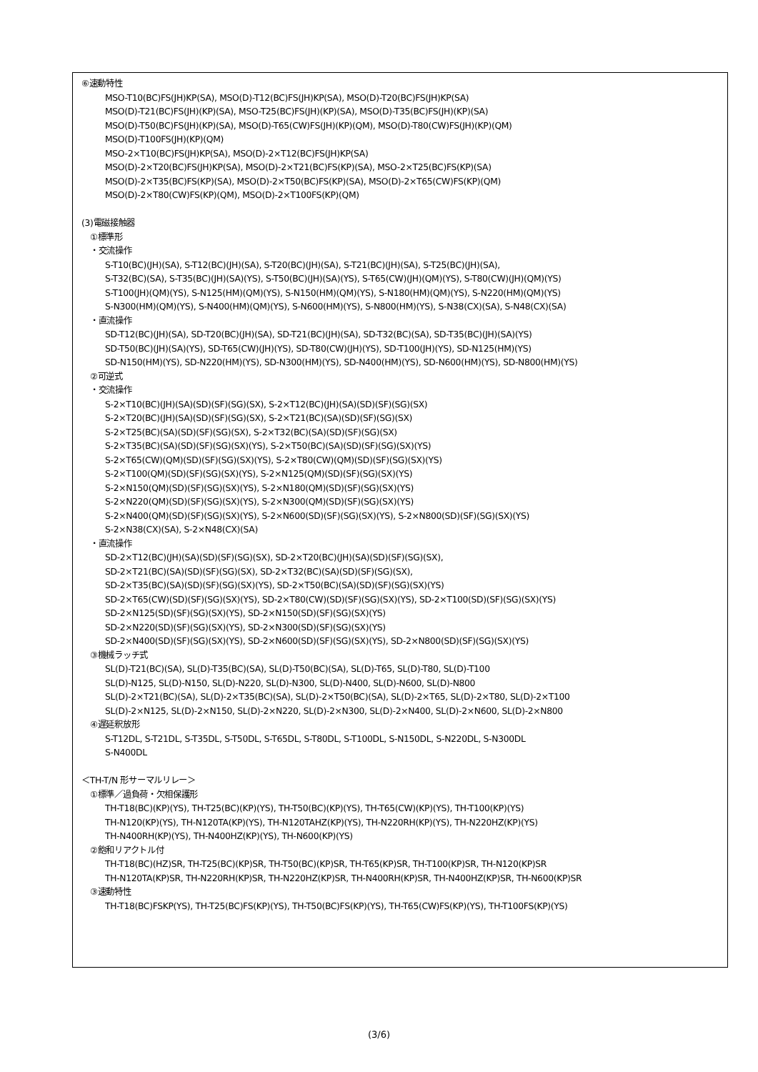⑥速動特性
MSO-T10(BC)FS(JH)KP(SA), MSO(D)-T12(BC)FS(JH)KP(SA), MSO(D)-T20(BC)FS(JH)KP(SA)
MSO(D)-T21(BC)FS(JH)(KP)(SA), MSO-T25(BC)FS(JH)(KP)(SA), MSO(D)-T35(BC)FS(JH)(KP)(SA)
MSO(D)-T50(BC)FS(JH)(KP)(SA), MSO(D)-T65(CW)FS(JH)(KP)(QM), MSO(D)-T80(CW)FS(JH)(KP)(QM)
MSO(D)-T100FS(JH)(KP)(QM)
MSO-2×T10(BC)FS(JH)KP(SA), MSO(D)-2×T12(BC)FS(JH)KP(SA)
MSO(D)-2×T20(BC)FS(JH)KP(SA), MSO(D)-2×T21(BC)FS(KP)(SA), MSO-2×T25(BC)FS(KP)(SA)
MSO(D)-2×T35(BC)FS(KP)(SA), MSO(D)-2×T50(BC)FS(KP)(SA), MSO(D)-2×T65(CW)FS(KP)(QM)
MSO(D)-2×T80(CW)FS(KP)(QM), MSO(D)-2×T100FS(KP)(QM)
(3)電磁接触器
①標準形
・交流操作
S-T10(BC)(JH)(SA), S-T12(BC)(JH)(SA), S-T20(BC)(JH)(SA), S-T21(BC)(JH)(SA), S-T25(BC)(JH)(SA),
S-T32(BC)(SA), S-T35(BC)(JH)(SA)(YS), S-T50(BC)(JH)(SA)(YS), S-T65(CW)(JH)(QM)(YS), S-T80(CW)(JH)(QM)(YS)
S-T100(JH)(QM)(YS), S-N125(HM)(QM)(YS), S-N150(HM)(QM)(YS), S-N180(HM)(QM)(YS), S-N220(HM)(QM)(YS)
S-N300(HM)(QM)(YS), S-N400(HM)(QM)(YS), S-N600(HM)(YS), S-N800(HM)(YS), S-N38(CX)(SA), S-N48(CX)(SA)
・直流操作
SD-T12(BC)(JH)(SA), SD-T20(BC)(JH)(SA), SD-T21(BC)(JH)(SA), SD-T32(BC)(SA), SD-T35(BC)(JH)(SA)(YS)
SD-T50(BC)(JH)(SA)(YS), SD-T65(CW)(JH)(YS), SD-T80(CW)(JH)(YS), SD-T100(JH)(YS), SD-N125(HM)(YS)
SD-N150(HM)(YS), SD-N220(HM)(YS), SD-N300(HM)(YS), SD-N400(HM)(YS), SD-N600(HM)(YS), SD-N800(HM)(YS)
②可逆式
・交流操作
S-2×T10(BC)(JH)(SA)(SD)(SF)(SG)(SX), S-2×T12(BC)(JH)(SA)(SD)(SF)(SG)(SX)
S-2×T20(BC)(JH)(SA)(SD)(SF)(SG)(SX), S-2×T21(BC)(SA)(SD)(SF)(SG)(SX)
S-2×T25(BC)(SA)(SD)(SF)(SG)(SX), S-2×T32(BC)(SA)(SD)(SF)(SG)(SX)
S-2×T35(BC)(SA)(SD)(SF)(SG)(SX)(YS), S-2×T50(BC)(SA)(SD)(SF)(SG)(SX)(YS)
S-2×T65(CW)(QM)(SD)(SF)(SG)(SX)(YS), S-2×T80(CW)(QM)(SD)(SF)(SG)(SX)(YS)
S-2×T100(QM)(SD)(SF)(SG)(SX)(YS), S-2×N125(QM)(SD)(SF)(SG)(SX)(YS)
S-2×N150(QM)(SD)(SF)(SG)(SX)(YS), S-2×N180(QM)(SD)(SF)(SG)(SX)(YS)
S-2×N220(QM)(SD)(SF)(SG)(SX)(YS), S-2×N300(QM)(SD)(SF)(SG)(SX)(YS)
S-2×N400(QM)(SD)(SF)(SG)(SX)(YS), S-2×N600(SD)(SF)(SG)(SX)(YS), S-2×N800(SD)(SF)(SG)(SX)(YS)
S-2×N38(CX)(SA), S-2×N48(CX)(SA)
・直流操作
SD-2×T12(BC)(JH)(SA)(SD)(SF)(SG)(SX), SD-2×T20(BC)(JH)(SA)(SD)(SF)(SG)(SX),
SD-2×T21(BC)(SA)(SD)(SF)(SG)(SX), SD-2×T32(BC)(SA)(SD)(SF)(SG)(SX),
SD-2×T35(BC)(SA)(SD)(SF)(SG)(SX)(YS), SD-2×T50(BC)(SA)(SD)(SF)(SG)(SX)(YS)
SD-2×T65(CW)(SD)(SF)(SG)(SX)(YS), SD-2×T80(CW)(SD)(SF)(SG)(SX)(YS), SD-2×T100(SD)(SF)(SG)(SX)(YS)
SD-2×N125(SD)(SF)(SG)(SX)(YS), SD-2×N150(SD)(SF)(SG)(SX)(YS)
SD-2×N220(SD)(SF)(SG)(SX)(YS), SD-2×N300(SD)(SF)(SG)(SX)(YS)
SD-2×N400(SD)(SF)(SG)(SX)(YS), SD-2×N600(SD)(SF)(SG)(SX)(YS), SD-2×N800(SD)(SF)(SG)(SX)(YS)
③機械ラッチ式
SL(D)-T21(BC)(SA), SL(D)-T35(BC)(SA), SL(D)-T50(BC)(SA), SL(D)-T65, SL(D)-T80, SL(D)-T100
SL(D)-N125, SL(D)-N150, SL(D)-N220, SL(D)-N300, SL(D)-N400, SL(D)-N600, SL(D)-N800
SL(D)-2×T21(BC)(SA), SL(D)-2×T35(BC)(SA), SL(D)-2×T50(BC)(SA), SL(D)-2×T65, SL(D)-2×T80, SL(D)-2×T100
SL(D)-2×N125, SL(D)-2×N150, SL(D)-2×N220, SL(D)-2×N300, SL(D)-2×N400, SL(D)-2×N600, SL(D)-2×N800
④遅延釈放形
S-T12DL, S-T21DL, S-T35DL, S-T50DL, S-T65DL, S-T80DL, S-T100DL, S-N150DL, S-N220DL, S-N300DL
S-N400DL
＜TH-T/N 形サーマルリレー＞
①標準／過負荷・欠相保護形
TH-T18(BC)(KP)(YS), TH-T25(BC)(KP)(YS), TH-T50(BC)(KP)(YS), TH-T65(CW)(KP)(YS), TH-T100(KP)(YS)
TH-N120(KP)(YS), TH-N120TA(KP)(YS), TH-N120TAHZ(KP)(YS), TH-N220RH(KP)(YS), TH-N220HZ(KP)(YS)
TH-N400RH(KP)(YS), TH-N400HZ(KP)(YS), TH-N600(KP)(YS)
②飽和リアクトル付
TH-T18(BC)(HZ)SR, TH-T25(BC)(KP)SR, TH-T50(BC)(KP)SR, TH-T65(KP)SR, TH-T100(KP)SR, TH-N120(KP)SR
TH-N120TA(KP)SR, TH-N220RH(KP)SR, TH-N220HZ(KP)SR, TH-N400RH(KP)SR, TH-N400HZ(KP)SR, TH-N600(KP)SR
③速動特性
TH-T18(BC)FSKP(YS), TH-T25(BC)FS(KP)(YS), TH-T50(BC)FS(KP)(YS), TH-T65(CW)FS(KP)(YS), TH-T100FS(KP)(YS)
(3/6)